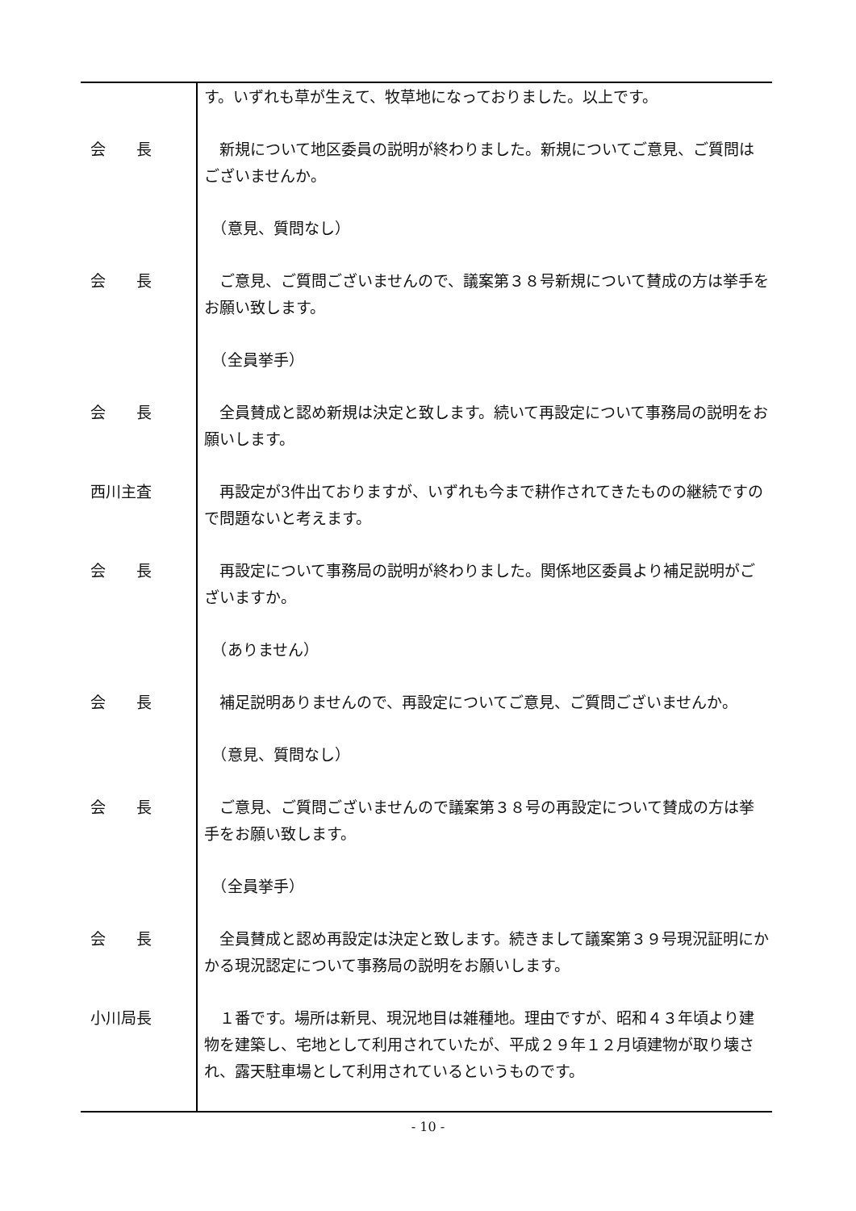す。いずれも草が生えて、牧草地になっておりました。以上です。
会　　長 　新規について地区委員の説明が終わりました。新規についてご意見、ご質問はございませんか。
　（意見、質問なし）
会　　長 　ご意見、ご質問ございませんので、議案第３８号新規について賛成の方は挙手をお願い致します。
　（全員挙手）
会　　長 　全員賛成と認め新規は決定と致します。続いて再設定について事務局の説明をお願いします。
西川主査 　再設定が3件出ておりますが、いずれも今まで耕作されてきたものの継続ですので問題ないと考えます。
会　　長 　再設定について事務局の説明が終わりました。関係地区委員より補足説明がございますか。
　（ありません）
会　　長 　補足説明ありませんので、再設定についてご意見、ご質問ございませんか。
　（意見、質問なし）
会　　長 　ご意見、ご質問ございませんので議案第３８号の再設定について賛成の方は挙手をお願い致します。
　（全員挙手）
会　　長 　全員賛成と認め再設定は決定と致します。続きまして議案第３９号現況証明にかかる現況認定について事務局の説明をお願いします。
小川局長 　１番です。場所は新見、現況地目は雑種地。理由ですが、昭和４３年頃より建物を建築し、宅地として利用されていたが、平成２９年１２月頃建物が取り壊され、露天駐車場として利用されているというものです。
- 10 -